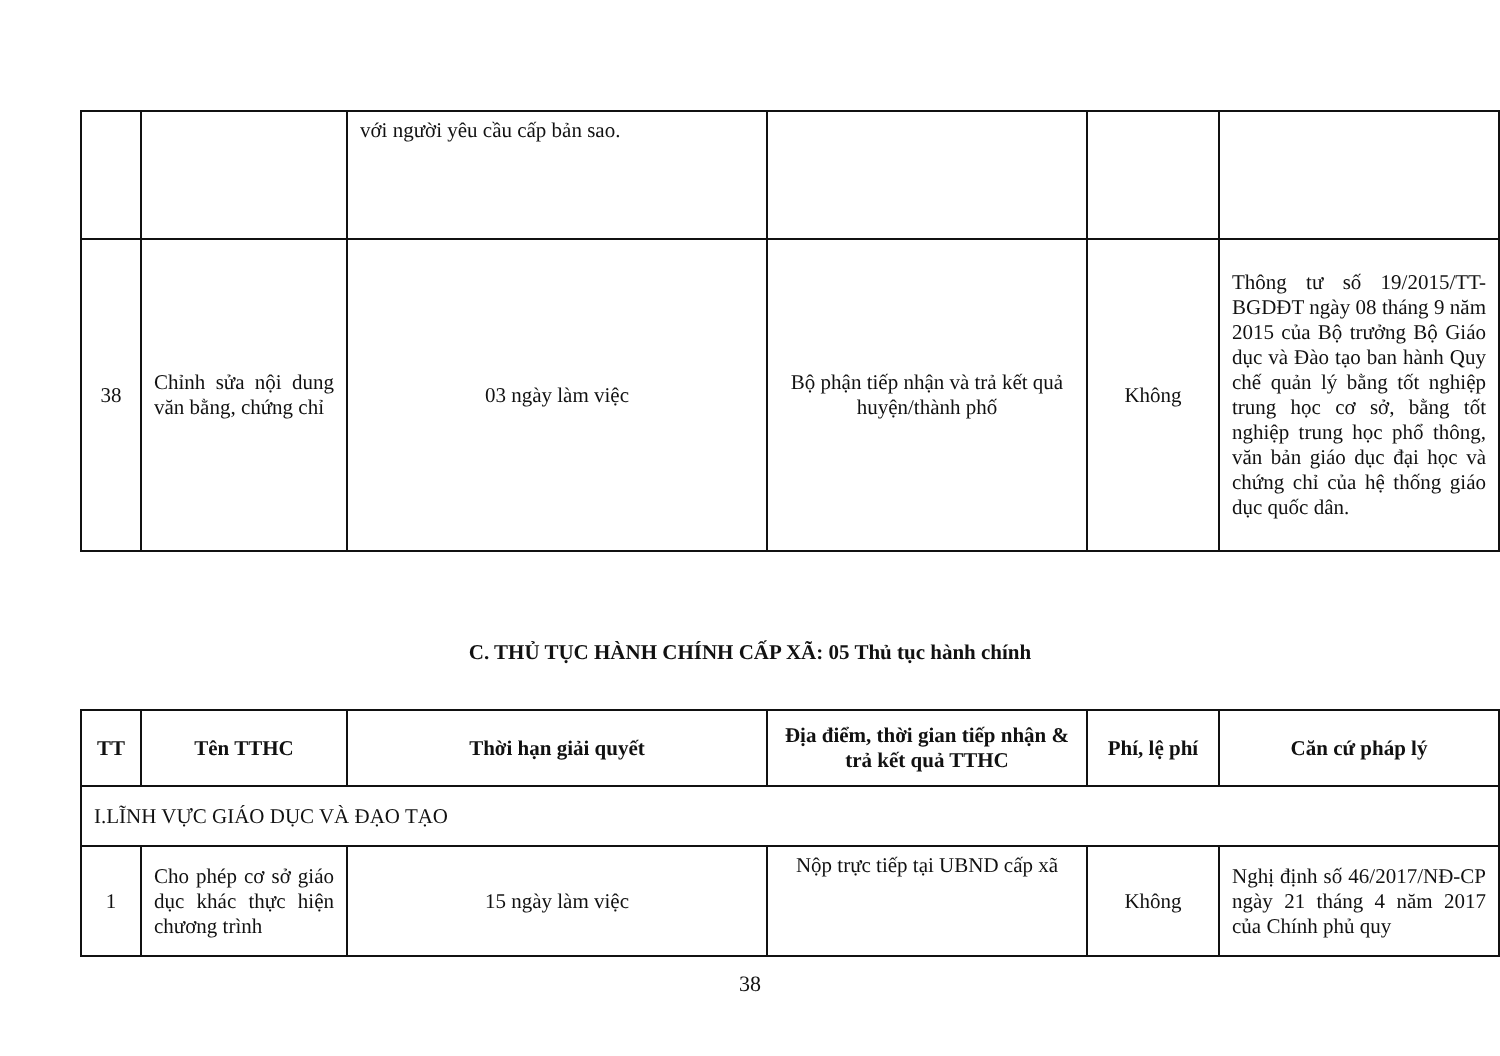| | | với người yêu cầu cấp bản sao. | | | |
| 38 | Chỉnh sửa nội dung văn bằng, chứng chỉ | 03 ngày làm việc | Bộ phận tiếp nhận và trả kết quả huyện/thành phố | Không | Thông tư số 19/2015/TT-BGDĐT ngày 08 tháng 9 năm 2015 của Bộ trưởng Bộ Giáo dục và Đào tạo ban hành Quy chế quản lý bằng tốt nghiệp trung học cơ sở, bằng tốt nghiệp trung học phổ thông, văn bản giáo dục đại học và chứng chỉ của hệ thống giáo dục quốc dân. |
C. THỦ TỤC HÀNH CHÍNH CẤP XÃ: 05 Thủ tục hành chính
| TT | Tên TTHC | Thời hạn giải quyết | Địa điểm, thời gian tiếp nhận & trả kết quả TTHC | Phí, lệ phí | Căn cứ pháp lý |
| --- | --- | --- | --- | --- | --- |
| I.LĨNH VỰC GIÁO DỤC VÀ ĐẠO TẠO | | | | | |
| 1 | Cho phép cơ sở giáo dục khác thực hiện chương trình | 15 ngày làm việc | Nộp trực tiếp tại UBND cấp xã | Không | Nghị định số 46/2017/NĐ-CP ngày 21 tháng 4 năm 2017 của Chính phủ quy |
38